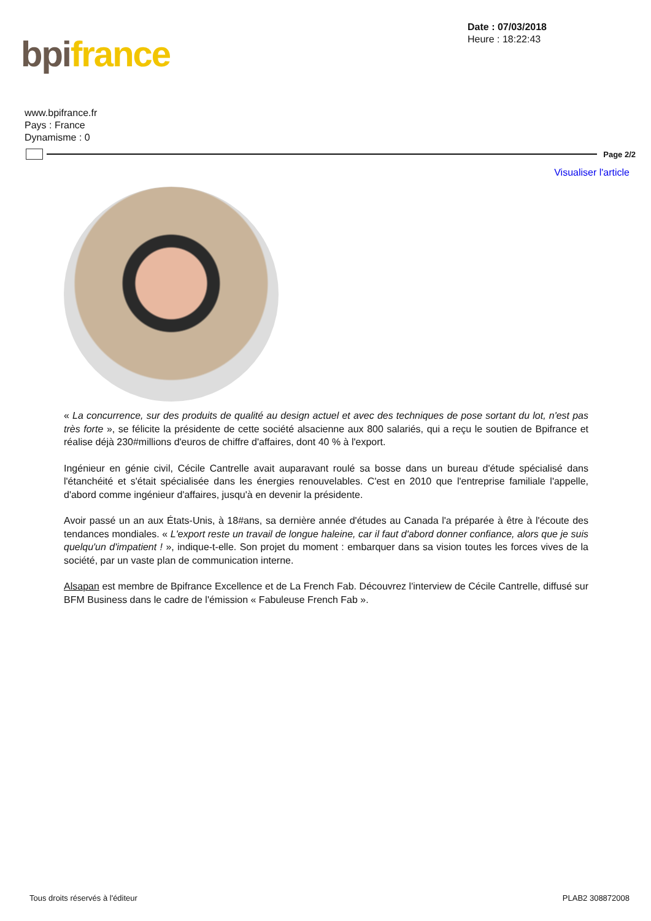bpi france
Date : 07/03/2018
Heure : 18:22:43
www.bpifrance.fr
Pays : France
Dynamisme : 0
Page 2/2
Visualiser l'article
« La concurrence, sur des produits de qualité au design actuel et avec des techniques de pose sortant du lot, n'est pas très forte », se félicite la présidente de cette société alsacienne aux 800 salariés, qui a reçu le soutien de Bpifrance et réalise déjà 230#millions d'euros de chiffre d'affaires, dont 40 % à l'export.
Ingénieur en génie civil, Cécile Cantrelle avait auparavant roulé sa bosse dans un bureau d'étude spécialisé dans l'étanchéité et s'était spécialisée dans les énergies renouvelables. C'est en 2010 que l'entreprise familiale l'appelle, d'abord comme ingénieur d'affaires, jusqu'à en devenir la présidente.
Avoir passé un an aux États-Unis, à 18#ans, sa dernière année d'études au Canada l'a préparée à être à l'écoute des tendances mondiales. « L'export reste un travail de longue haleine, car il faut d'abord donner confiance, alors que je suis quelqu'un d'impatient ! », indique-t-elle. Son projet du moment : embarquer dans sa vision toutes les forces vives de la société, par un vaste plan de communication interne.
Alsapan est membre de Bpifrance Excellence et de La French Fab. Découvrez l'interview de Cécile Cantrelle, diffusé sur BFM Business dans le cadre de l'émission « Fabuleuse French Fab ».
Tous droits réservés à l'éditeur PLAB2 308872008